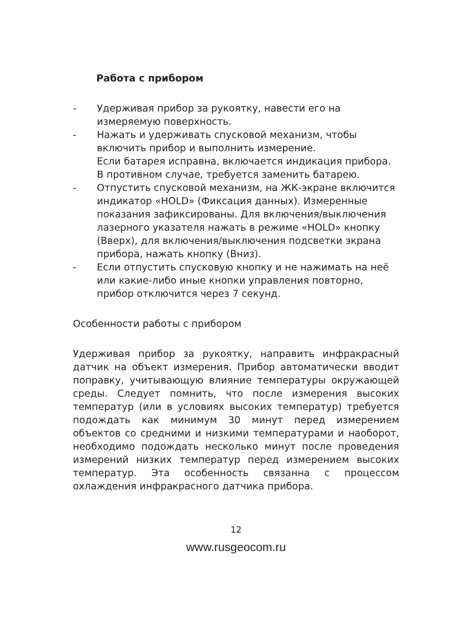Работа с прибором
- Удерживая прибор за рукоятку, навести его на измеряемую поверхность.
- Нажать и удерживать спусковой механизм, чтобы включить прибор и выполнить измерение.
Если батарея исправна, включается индикация прибора. В противном случае, требуется заменить батарею.
- Отпустить спусковой механизм, на ЖК-экране включится индикатор «HOLD» (Фиксация данных). Измеренные показания зафиксированы. Для включения/выключения лазерного указателя нажать в режиме «HOLD» кнопку (Вверх), для включения/выключения подсветки экрана прибора, нажать кнопку (Вниз).
- Если отпустить спусковую кнопку и не нажимать на неё или какие-либо иные кнопки управления повторно, прибор отключится через 7 секунд.
Особенности работы с прибором
Удерживая прибор за рукоятку, направить инфракрасный датчик на объект измерения. Прибор автоматически вводит поправку, учитывающую влияние температуры окружающей среды. Следует помнить, что после измерения высоких температур (или в условиях высоких температур) требуется подождать как минимум 30 минут перед измерением объектов со средними и низкими температурами и наоборот, необходимо подождать несколько минут после проведения измерений низких температур перед измерением высоких температур. Эта особенность связанна с процессом охлаждения инфракрасного датчика прибора.
12
www.rusgeocom.ru